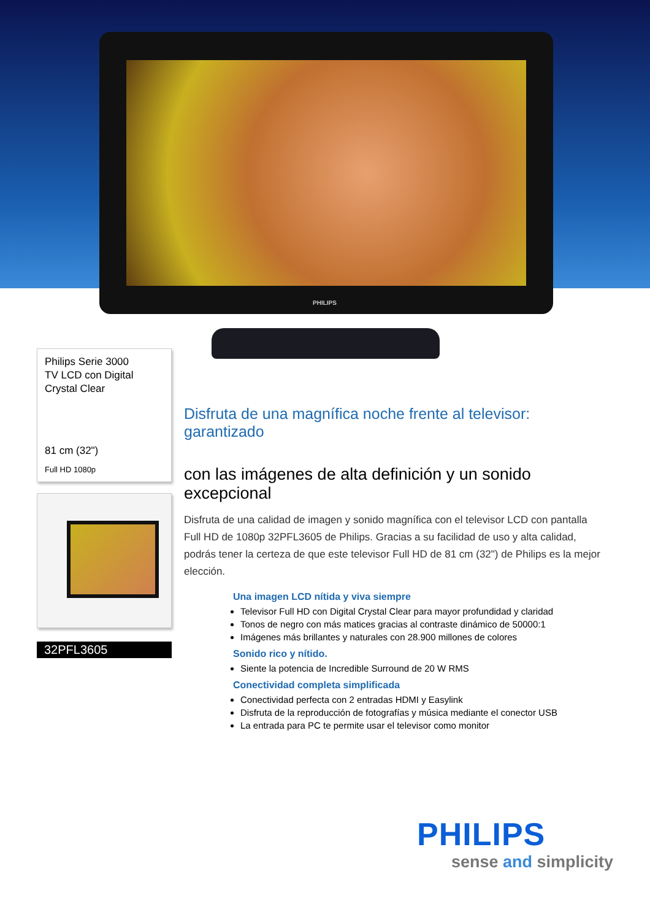PHILIPS
Philips Serie 3000
TV LCD con Digital
Crystal Clear
81 cm (32")
Full HD 1080p
32PFL3605
Disfruta de una magnífica noche frente al televisor: garantizado
con las imágenes de alta definición y un sonido excepcional
Disfruta de una calidad de imagen y sonido magnífica con el televisor LCD con pantalla Full HD de 1080p 32PFL3605 de Philips. Gracias a su facilidad de uso y alta calidad, podrás tener la certeza de que este televisor Full HD de 81 cm (32") de Philips es la mejor elección.
Una imagen LCD nítida y viva siempre
Televisor Full HD con Digital Crystal Clear para mayor profundidad y claridad
Tonos de negro con más matices gracias al contraste dinámico de 50000:1
Imágenes más brillantes y naturales con 28.900 millones de colores
Sonido rico y nítido.
Siente la potencia de Incredible Surround de 20 W RMS
Conectividad completa simplificada
Conectividad perfecta con 2 entradas HDMI y Easylink
Disfruta de la reproducción de fotografías y música mediante el conector USB
La entrada para PC te permite usar el televisor como monitor
PHILIPS
sense and simplicity